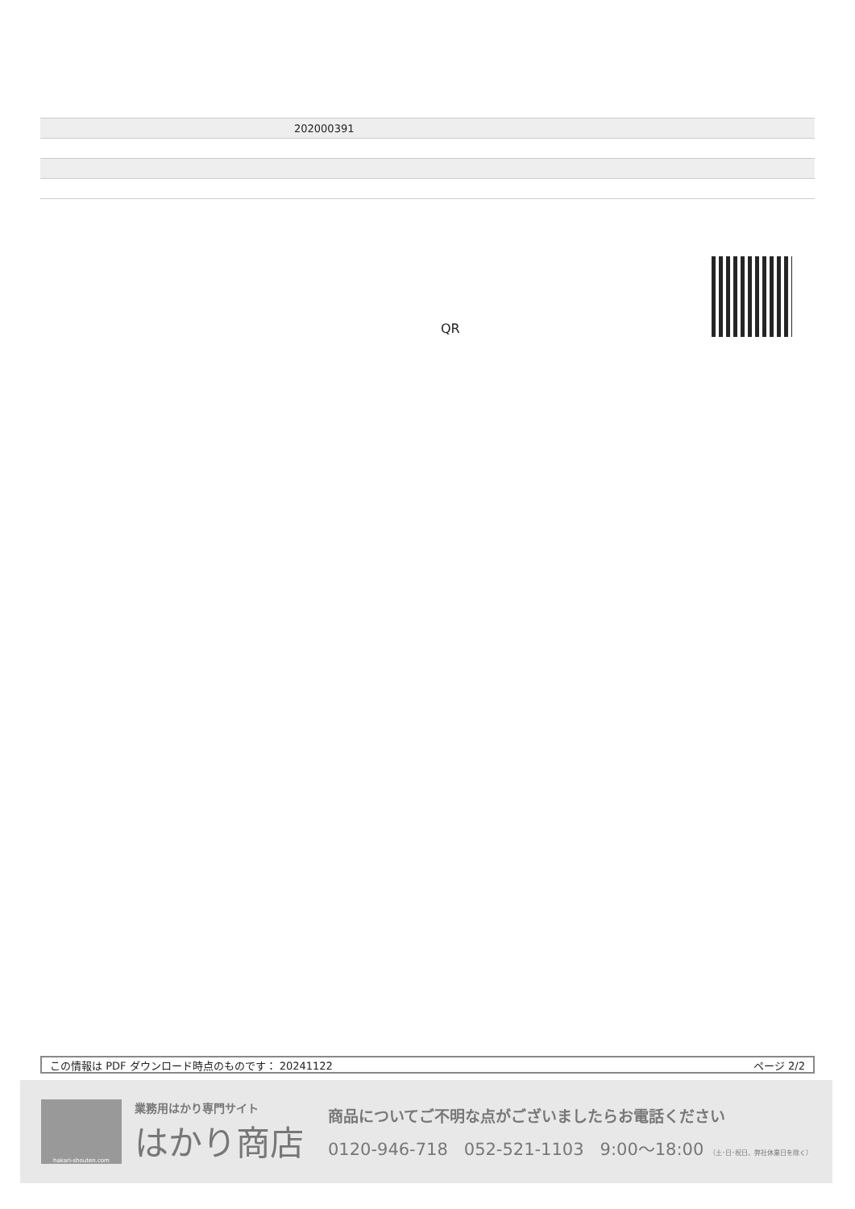| | 202000391 |
QR
この情報は PDF ダウンロード時点のものです： 20241122 ページ 2/2
hakari-shouten.com
業務用はかり専門サイト
はかり商店
商品についてご不明な点がございましたらお電話ください
0120-946-718 052-521-1103 9:00〜18:00 （土･日･祝日、弊社休業日を除く）